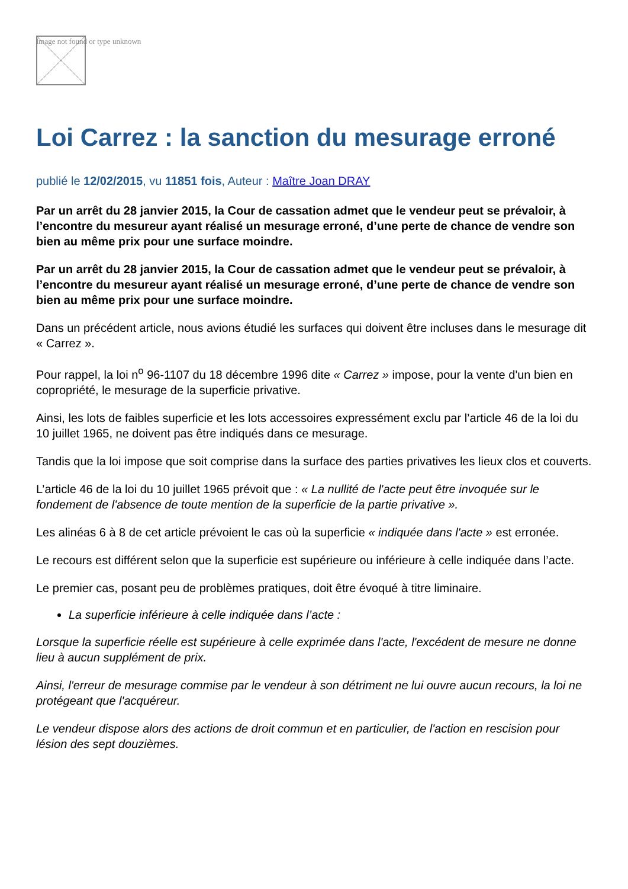Image not found or type unknown
Loi Carrez : la sanction du mesurage erroné
publié le 12/02/2015, vu 11851 fois, Auteur : Maître Joan DRAY
Par un arrêt du 28 janvier 2015, la Cour de cassation admet que le vendeur peut se prévaloir, à l’encontre du mesureur ayant réalisé un mesurage erroné, d’une perte de chance de vendre son bien au même prix pour une surface moindre.
Par un arrêt du 28 janvier 2015, la Cour de cassation admet que le vendeur peut se prévaloir, à l’encontre du mesureur ayant réalisé un mesurage erroné, d’une perte de chance de vendre son bien au même prix pour une surface moindre.
Dans un précédent article, nous avions étudié les surfaces qui doivent être incluses dans le mesurage dit « Carrez ».
Pour rappel, la loi n<sup>o</sup> 96-1107 du 18 décembre 1996 dite « Carrez » impose, pour la vente d'un bien en copropriété, le mesurage de la superficie privative.
Ainsi, les lots de faibles superficie et les lots accessoires expressément exclu par l’article 46 de la loi du 10 juillet 1965, ne doivent pas être indiqués dans ce mesurage.
Tandis que la loi impose que soit comprise dans la surface des parties privatives les lieux clos et couverts.
L’article 46 de la loi du 10 juillet 1965 prévoit que : « La nullité de l'acte peut être invoquée sur le fondement de l'absence de toute mention de la superficie de la partie privative ».
Les alinéas 6 à 8 de cet article prévoient le cas où la superficie « indiquée dans l'acte » est erronée.
Le recours est différent selon que la superficie est supérieure ou inférieure à celle indiquée dans l’acte.
Le premier cas, posant peu de problèmes pratiques, doit être évoqué à titre liminaire.
La superficie inférieure à celle indiquée dans l’acte :
Lorsque la superficie réelle est supérieure à celle exprimée dans l'acte, l'excédent de mesure ne donne lieu à aucun supplément de prix.
Ainsi, l'erreur de mesurage commise par le vendeur à son détriment ne lui ouvre aucun recours, la loi ne protégeant que l'acquéreur.
Le vendeur dispose alors des actions de droit commun et en particulier, de l'action en rescision pour lésion des sept douzièmes.